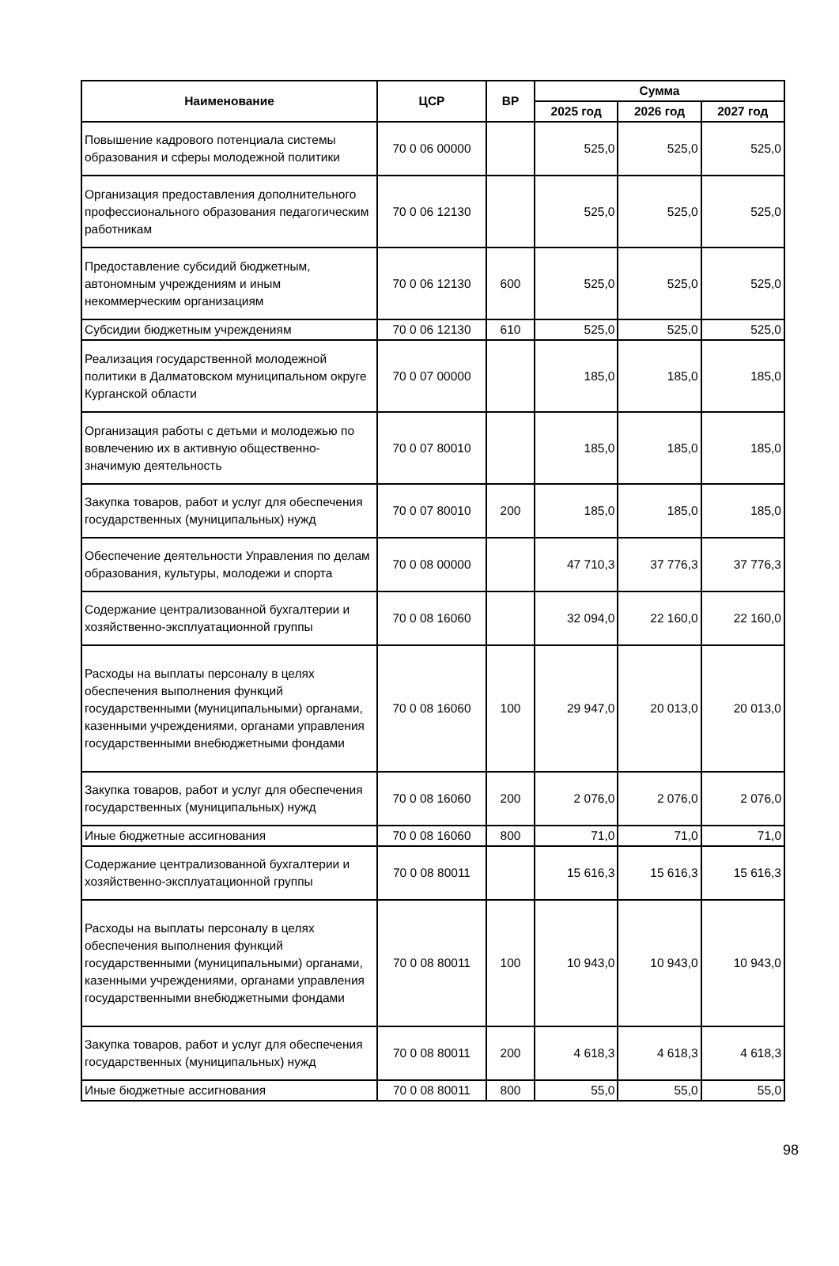| Наименование | ЦСР | ВР | Сумма | | |
| --- | --- | --- | --- | --- | --- |
| | | | 2025 год | 2026 год | 2027 год |
| Повышение кадрового потенциала системы образования и сферы молодежной политики | 70 0 06 00000 | | 525,0 | 525,0 | 525,0 |
| Организация предоставления дополнительного профессионального образования педагогическим работникам | 70 0 06 12130 | | 525,0 | 525,0 | 525,0 |
| Предоставление субсидий бюджетным, автономным учреждениям и иным некоммерческим организациям | 70 0 06 12130 | 600 | 525,0 | 525,0 | 525,0 |
| Субсидии бюджетным учреждениям | 70 0 06 12130 | 610 | 525,0 | 525,0 | 525,0 |
| Реализация государственной молодежной политики в Далматовском муниципальном округе Курганской области | 70 0 07 00000 | | 185,0 | 185,0 | 185,0 |
| Организация работы с детьми и молодежью по вовлечению их в активную общественно-значимую деятельность | 70 0 07 80010 | | 185,0 | 185,0 | 185,0 |
| Закупка товаров, работ и услуг для обеспечения государственных (муниципальных) нужд | 70 0 07 80010 | 200 | 185,0 | 185,0 | 185,0 |
| Обеспечение деятельности Управления по делам образования, культуры, молодежи и спорта | 70 0 08 00000 | | 47 710,3 | 37 776,3 | 37 776,3 |
| Содержание централизованной бухгалтерии и хозяйственно-эксплуатационной группы | 70 0 08 16060 | | 32 094,0 | 22 160,0 | 22 160,0 |
| Расходы на выплаты персоналу в целях обеспечения выполнения функций государственными (муниципальными) органами, казенными учреждениями, органами управления государственными внебюджетными фондами | 70 0 08 16060 | 100 | 29 947,0 | 20 013,0 | 20 013,0 |
| Закупка товаров, работ и услуг для обеспечения государственных (муниципальных) нужд | 70 0 08 16060 | 200 | 2 076,0 | 2 076,0 | 2 076,0 |
| Иные бюджетные ассигнования | 70 0 08 16060 | 800 | 71,0 | 71,0 | 71,0 |
| Содержание централизованной бухгалтерии и хозяйственно-эксплуатационной группы | 70 0 08 80011 | | 15 616,3 | 15 616,3 | 15 616,3 |
| Расходы на выплаты персоналу в целях обеспечения выполнения функций государственными (муниципальными) органами, казенными учреждениями, органами управления государственными внебюджетными фондами | 70 0 08 80011 | 100 | 10 943,0 | 10 943,0 | 10 943,0 |
| Закупка товаров, работ и услуг для обеспечения государственных (муниципальных) нужд | 70 0 08 80011 | 200 | 4 618,3 | 4 618,3 | 4 618,3 |
| Иные бюджетные ассигнования | 70 0 08 80011 | 800 | 55,0 | 55,0 | 55,0 |
98